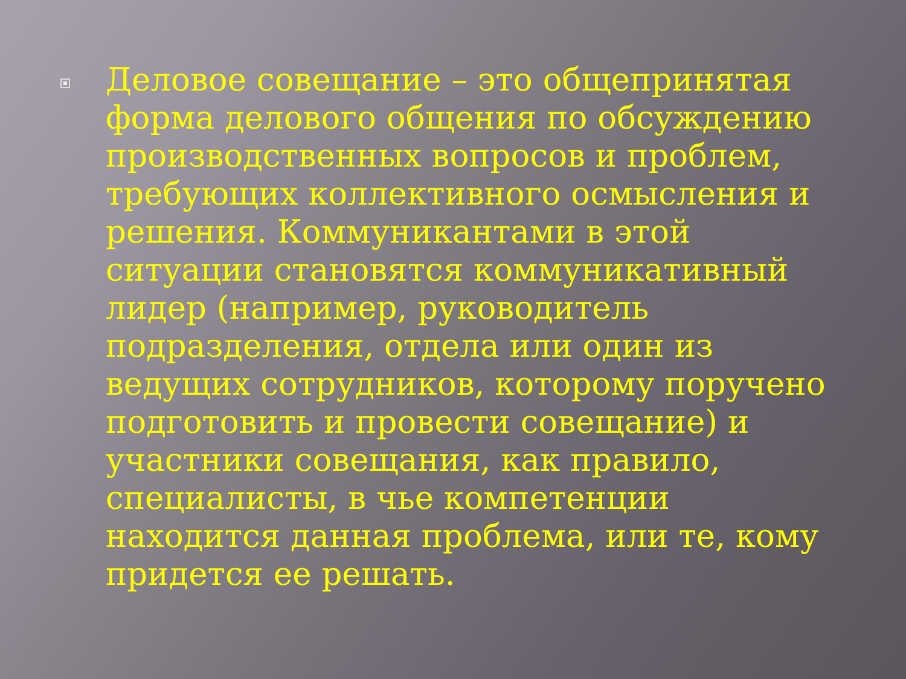Деловое совещание – это общепринятая форма делового общения по обсуждению производственных вопросов и проблем, требующих коллективного осмысления и решения. Коммуникантами в этой ситуации становятся коммуникативный лидер (например, руководитель подразделения, отдела или один из ведущих сотрудников, которому поручено подготовить и провести совещание) и участники совещания, как правило, специалисты, в чье компетенции находится данная проблема, или те, кому придется ее решать.